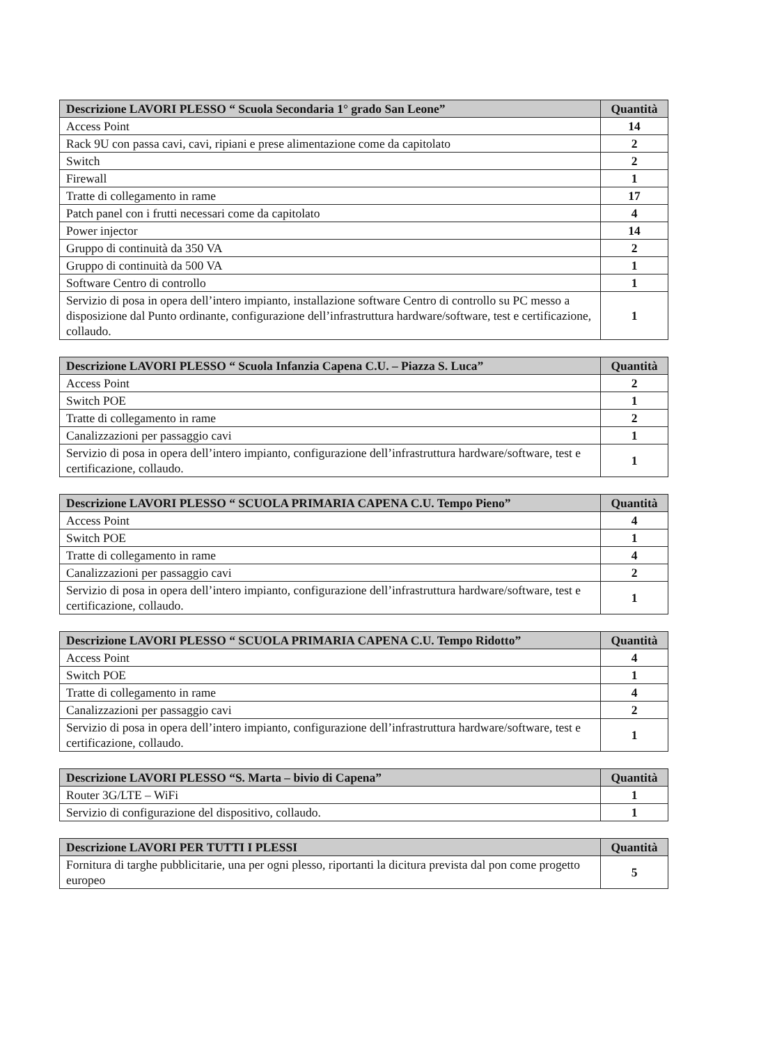| Descrizione LAVORI PLESSO “ Scuola Secondaria 1° grado San Leone” | Quantità |
| --- | --- |
| Access Point | 14 |
| Rack 9U con passa cavi, cavi, ripiani e prese alimentazione come da capitolato | 2 |
| Switch | 2 |
| Firewall | 1 |
| Tratte di collegamento in rame | 17 |
| Patch panel con i frutti necessari come da capitolato | 4 |
| Power injector | 14 |
| Gruppo di continuità da 350 VA | 2 |
| Gruppo di continuità da 500 VA | 1 |
| Software Centro di controllo | 1 |
| Servizio di posa in opera dell’intero impianto, installazione software Centro di controllo su PC messo a disposizione dal Punto ordinante, configurazione dell’infrastruttura hardware/software, test e certificazione, collaudo. | 1 |
| Descrizione LAVORI PLESSO “ Scuola Infanzia Capena C.U. – Piazza S. Luca” | Quantità |
| --- | --- |
| Access Point | 2 |
| Switch POE | 1 |
| Tratte di collegamento in rame | 2 |
| Canalizzazioni per passaggio cavi | 1 |
| Servizio di posa in opera dell’intero impianto, configurazione dell’infrastruttura hardware/software, test e certificazione, collaudo. | 1 |
| Descrizione LAVORI PLESSO “ SCUOLA PRIMARIA CAPENA C.U. Tempo Pieno” | Quantità |
| --- | --- |
| Access Point | 4 |
| Switch POE | 1 |
| Tratte di collegamento in rame | 4 |
| Canalizzazioni per passaggio cavi | 2 |
| Servizio di posa in opera dell’intero impianto, configurazione dell’infrastruttura hardware/software, test e certificazione, collaudo. | 1 |
| Descrizione LAVORI PLESSO “ SCUOLA PRIMARIA CAPENA C.U. Tempo Ridotto” | Quantità |
| --- | --- |
| Access Point | 4 |
| Switch POE | 1 |
| Tratte di collegamento in rame | 4 |
| Canalizzazioni per passaggio cavi | 2 |
| Servizio di posa in opera dell’intero impianto, configurazione dell’infrastruttura hardware/software, test e certificazione, collaudo. | 1 |
| Descrizione LAVORI PLESSO “S. Marta – bivio di Capena” | Quantità |
| --- | --- |
| Router 3G/LTE – WiFi | 1 |
| Servizio di configurazione del dispositivo, collaudo. | 1 |
| Descrizione LAVORI PER TUTTI I PLESSI | Quantità |
| --- | --- |
| Fornitura di targhe pubblicitarie, una per ogni plesso, riportanti la dicitura prevista dal pon come progetto europeo | 5 |